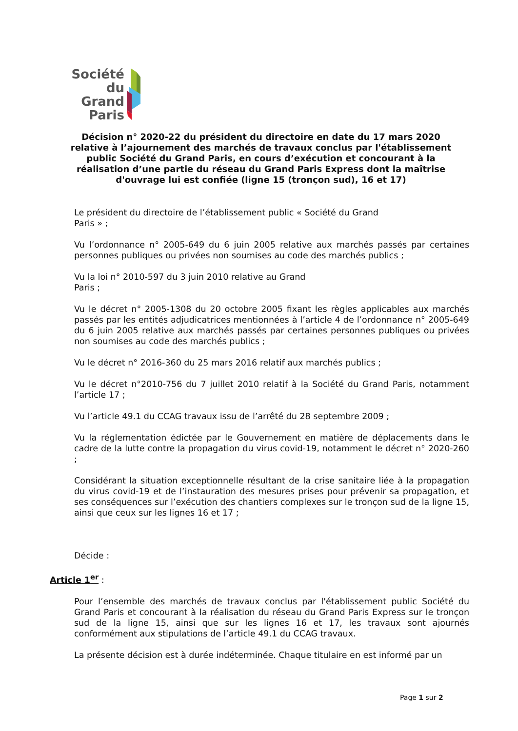Société
du Grand
Paris
Décision n° 2020-22 du président du directoire en date du 17 mars 2020 relative à l’ajournement des marchés de travaux conclus par l'établissement public Société du Grand Paris, en cours d’exécution et concourant à la réalisation d’une partie du réseau du Grand Paris Express dont la maîtrise d'ouvrage lui est confiée (ligne 15 (tronçon sud), 16 et 17)
Le président du directoire de l’établissement public « Société du Grand
Paris » ;
Vu l’ordonnance n° 2005-649 du 6 juin 2005 relative aux marchés passés par certaines personnes publiques ou privées non soumises au code des marchés publics ;
Vu la loi n° 2010-597 du 3 juin 2010 relative au Grand
Paris ;
Vu le décret n° 2005-1308 du 20 octobre 2005 fixant les règles applicables aux marchés passés par les entités adjudicatrices mentionnées à l’article 4 de l’ordonnance n° 2005-649 du 6 juin 2005 relative aux marchés passés par certaines personnes publiques ou privées non soumises au code des marchés publics ;
Vu le décret n° 2016-360 du 25 mars 2016 relatif aux marchés publics ;
Vu le décret n°2010-756 du 7 juillet 2010 relatif à la Société du Grand Paris, notamment l’article 17 ;
Vu l’article 49.1 du CCAG travaux issu de l’arrêté du 28 septembre 2009 ;
Vu la réglementation édictée par le Gouvernement en matière de déplacements dans le cadre de la lutte contre la propagation du virus covid-19, notamment le décret n° 2020-260 ;
Considérant la situation exceptionnelle résultant de la crise sanitaire liée à la propagation du virus covid-19 et de l’instauration des mesures prises pour prévenir sa propagation, et ses conséquences sur l’exécution des chantiers complexes sur le tronçon sud de la ligne 15, ainsi que ceux sur les lignes 16 et 17 ;
Décide :
Article 1<sup>er</sup> :
Pour l’ensemble des marchés de travaux conclus par l'établissement public Société du Grand Paris et concourant à la réalisation du réseau du Grand Paris Express sur le tronçon sud de la ligne 15, ainsi que sur les lignes 16 et 17, les travaux sont ajournés conformément aux stipulations de l’article 49.1 du CCAG travaux.
La présente décision est à durée indéterminée. Chaque titulaire en est informé par un
Page 1 sur 2